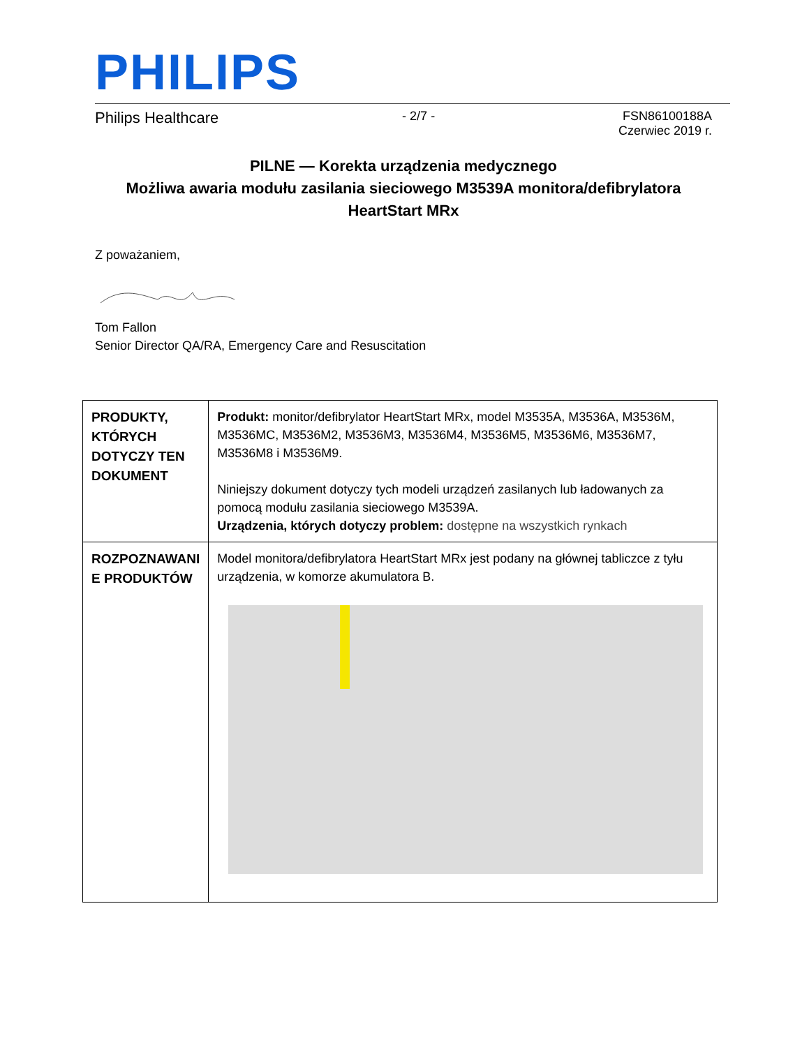PHILIPS
Philips Healthcare - 2/7 - FSN86100188A
Czerwiec 2019 r.
PILNE — Korekta urządzenia medycznego
Możliwa awaria modułu zasilania sieciowego M3539A monitora/defibrylatora HeartStart MRx
Z poważaniem,
Tom Fallon
Senior Director QA/RA, Emergency Care and Resuscitation
| PRODUKTY, KTÓRYCH DOTYCZY TEN DOKUMENT | Produkt: monitor/defibrylator HeartStart MRx, model M3535A, M3536A, M3536M, M3536MC, M3536M2, M3536M3, M3536M4, M3536M5, M3536M6, M3536M7, M3536M8 i M3536M9. Niniejszy dokument dotyczy tych modeli urządzeń zasilanych lub ładowanych za pomocą modułu zasilania sieciowego M3539A. Urządzenia, których dotyczy problem: dostępne na wszystkich rynkach |
| ROZPOZNAWANI E PRODUKTÓW | Model monitora/defibrylatora HeartStart MRx jest podany na głównej tabliczce z tyłu urządzenia, w komorze akumulatora B. |